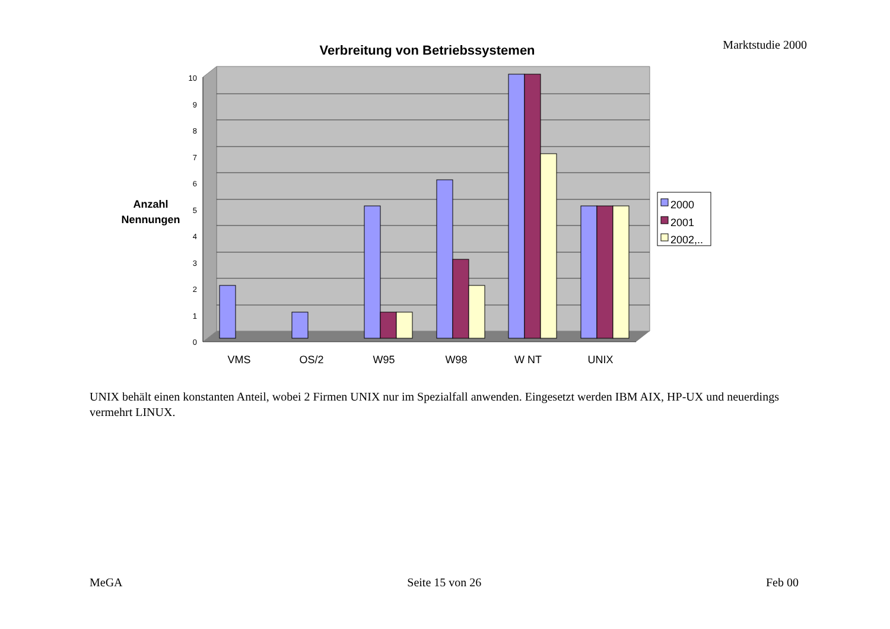Marktstudie 2000 Verbreitung von Betriebssystemen
10
9
8
7
6
5
4
3
2
1
0
Anzahl
Nennungen
VMS
OS/2
W95
W98
W NT
UNIX
2000
2001
2002,..
UNIX behält einen konstanten Anteil, wobei 2 Firmen UNIX nur im Spezialfall anwenden. Eingesetzt werden IBM AIX, HP-UX und neuerdings vermehrt LINUX.
MeGA Seite 15 von 26 Feb 00